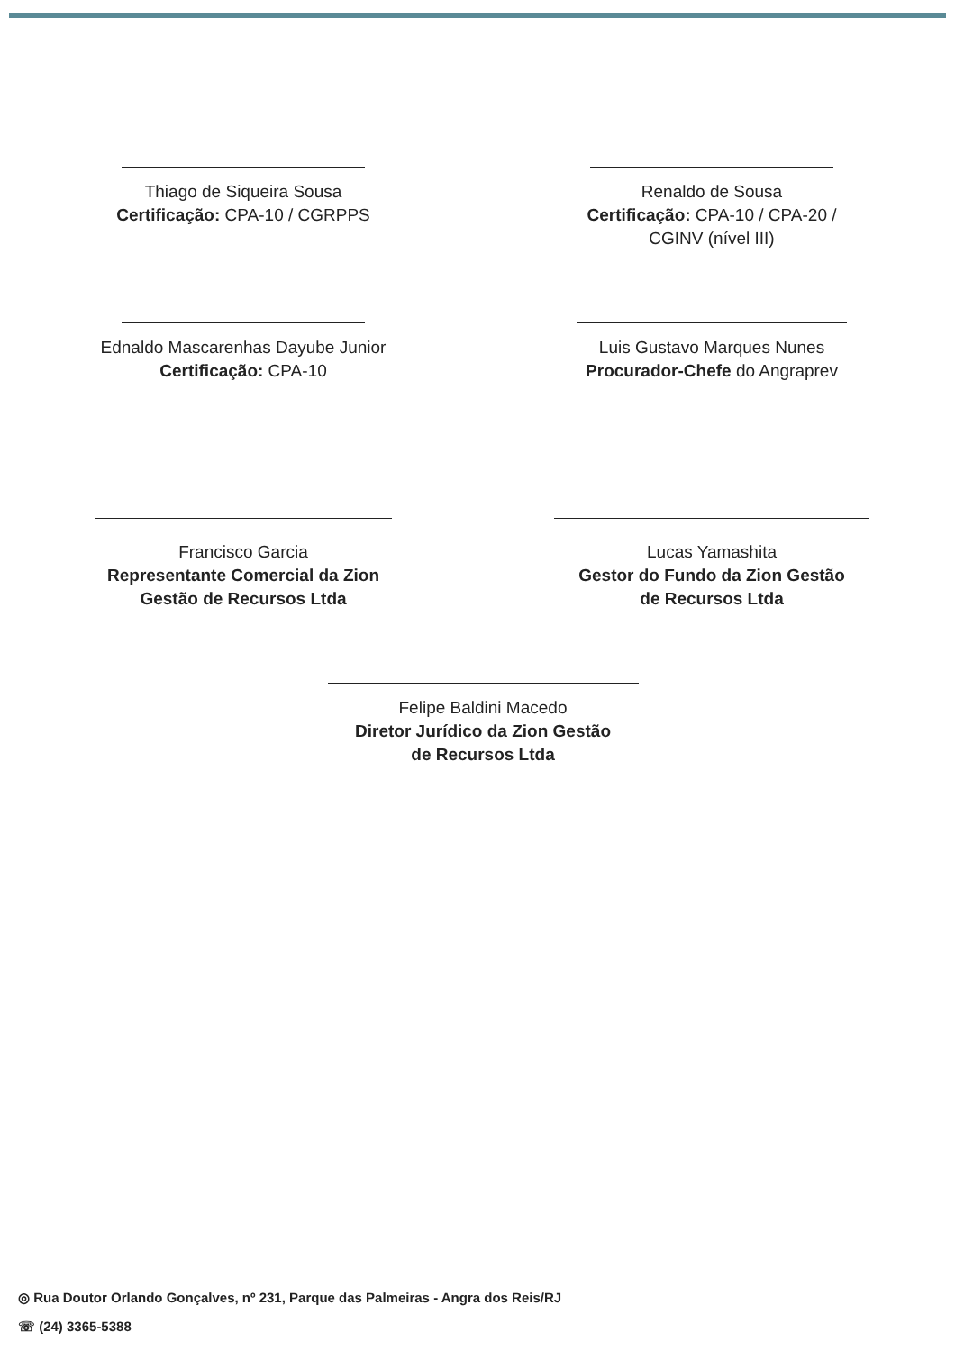Thiago de Siqueira Sousa
Certificação: CPA-10 / CGRPPS
Renaldo de Sousa
Certificação: CPA-10 / CPA-20 /
CGINV (nível III)
Ednaldo Mascarenhas Dayube Junior
Certificação: CPA-10
Luis Gustavo Marques Nunes
Procurador-Chefe do Angraprev
Francisco Garcia
Representante Comercial da Zion
Gestão de Recursos Ltda
Lucas Yamashita
Gestor do Fundo da Zion Gestão
de Recursos Ltda
Felipe Baldini Macedo
Diretor Jurídico da Zion Gestão
de Recursos Ltda
◎ Rua Doutor Orlando Gonçalves, nº 231, Parque das Palmeiras - Angra dos Reis/RJ
☏ (24) 3365-5388